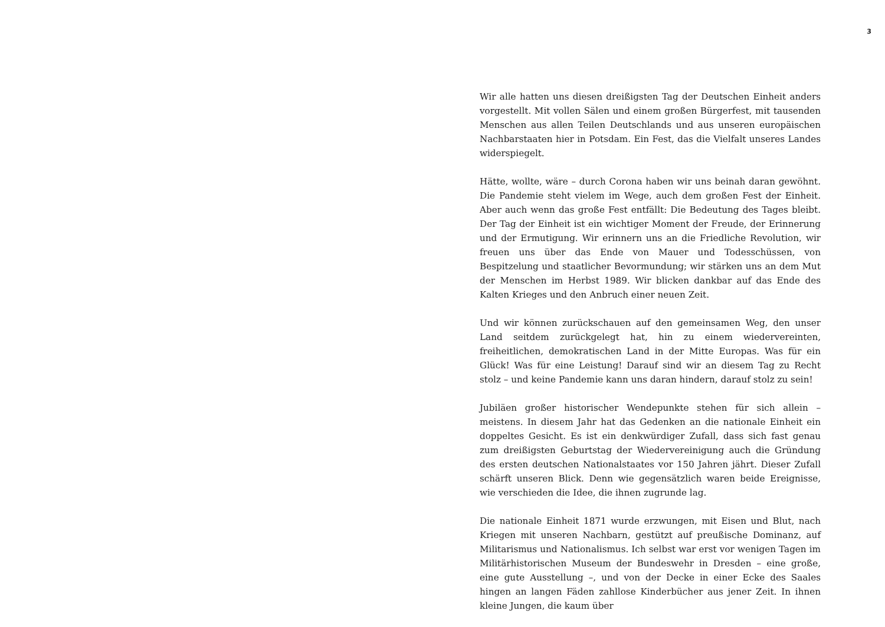3
Wir alle hatten uns diesen dreißigsten Tag der Deutschen Einheit anders vorgestellt. Mit vollen Sälen und einem großen Bürgerfest, mit tausenden Menschen aus allen Teilen Deutschlands und aus unseren europäischen Nachbarstaaten hier in Potsdam. Ein Fest, das die Vielfalt unseres Landes widerspiegelt.
Hätte, wollte, wäre – durch Corona haben wir uns beinah daran gewöhnt. Die Pandemie steht vielem im Wege, auch dem großen Fest der Einheit. Aber auch wenn das große Fest entfällt: Die Bedeutung des Tages bleibt. Der Tag der Einheit ist ein wichtiger Moment der Freude, der Erinnerung und der Ermutigung. Wir erinnern uns an die Friedliche Revolution, wir freuen uns über das Ende von Mauer und Todesschüssen, von Bespitzelung und staatlicher Bevormundung; wir stärken uns an dem Mut der Menschen im Herbst 1989. Wir blicken dankbar auf das Ende des Kalten Krieges und den Anbruch einer neuen Zeit.
Und wir können zurückschauen auf den gemeinsamen Weg, den unser Land seitdem zurückgelegt hat, hin zu einem wiedervereinten, freiheitlichen, demokratischen Land in der Mitte Europas. Was für ein Glück! Was für eine Leistung! Darauf sind wir an diesem Tag zu Recht stolz – und keine Pandemie kann uns daran hindern, darauf stolz zu sein!
Jubiläen großer historischer Wendepunkte stehen für sich allein – meistens. In diesem Jahr hat das Gedenken an die nationale Einheit ein doppeltes Gesicht. Es ist ein denkwürdiger Zufall, dass sich fast genau zum dreißigsten Geburtstag der Wiedervereinigung auch die Gründung des ersten deutschen Nationalstaates vor 150 Jahren jährt. Dieser Zufall schärft unseren Blick. Denn wie gegensätzlich waren beide Ereignisse, wie verschieden die Idee, die ihnen zugrunde lag.
Die nationale Einheit 1871 wurde erzwungen, mit Eisen und Blut, nach Kriegen mit unseren Nachbarn, gestützt auf preußische Dominanz, auf Militarismus und Nationalismus. Ich selbst war erst vor wenigen Tagen im Militärhistorischen Museum der Bundeswehr in Dresden – eine große, eine gute Ausstellung –, und von der Decke in einer Ecke des Saales hingen an langen Fäden zahllose Kinderbücher aus jener Zeit. In ihnen kleine Jungen, die kaum über